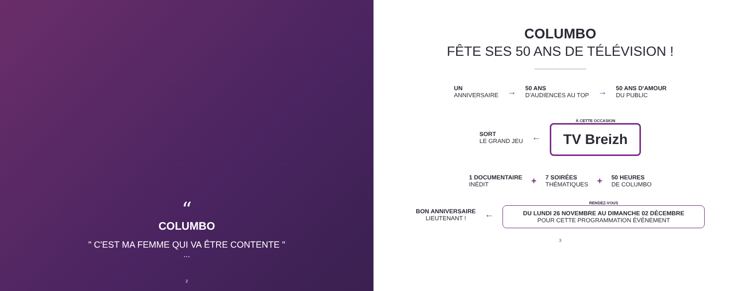“
COLUMBO
" C'EST MA FEMME QUI VA ÊTRE CONTENTE "
...
2
COLUMBO
FÊTE SES 50 ANS DE TÉLÉVISION !
UN
ANNIVERSAIRE
→
50 ANS
D'AUDIENCES AU TOP
→
50 ANS D'AMOUR
DU PUBLIC
SORT
LE GRAND JEU
←
À CETTE OCCASION
TV Breizh
1 DOCUMENTAIRE
INÉDIT
+
7 SOIRÉES
THÉMATIQUES
+
50 HEURES
DE COLUMBO
BON ANNIVERSAIRE
LIEUTENANT !
←
RENDEZ-VOUS
DU LUNDI 26 NOVEMBRE AU DIMANCHE 02 DÉCEMBRE
POUR CETTE PROGRAMMATION ÉVÉNEMENT
3